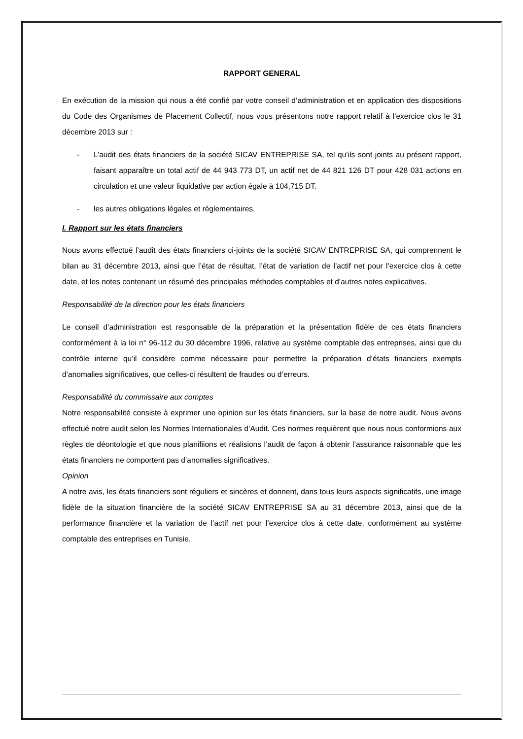RAPPORT GENERAL
En exécution de la mission qui nous a été confié par votre conseil d’administration et en application des dispositions du Code des Organismes de Placement Collectif, nous vous présentons notre rapport relatif à l’exercice clos le 31 décembre 2013 sur :
- L’audit des états financiers de la société SICAV ENTREPRISE SA, tel qu’ils sont joints au présent rapport, faisant apparaître un total actif de 44 943 773 DT, un actif net de 44 821 126 DT pour 428 031 actions en circulation et une valeur liquidative par action égale à 104,715 DT.
- les autres obligations légales et réglementaires.
I. Rapport sur les états financiers
Nous avons effectué l’audit des états financiers ci-joints de la société SICAV ENTREPRISE SA, qui comprennent le bilan au 31 décembre 2013, ainsi que l’état de résultat, l’état de variation de l’actif net pour l’exercice clos à cette date, et les notes contenant un résumé des principales méthodes comptables et d’autres notes explicatives.
Responsabilité de la direction pour les états financiers
Le conseil d’administration est responsable de la préparation et la présentation fidèle de ces états financiers conformément à la loi n° 96-112 du 30 décembre 1996, relative au système comptable des entreprises, ainsi que du contrôle interne qu’il considère comme nécessaire pour permettre la préparation d’états financiers exempts d’anomalies significatives, que celles-ci résultent de fraudes ou d’erreurs.
Responsabilité du commissaire aux comptes
Notre responsabilité consiste à exprimer une opinion sur les états financiers, sur la base de notre audit. Nous avons effectué notre audit selon les Normes Internationales d’Audit. Ces normes requièrent que nous nous conformions aux règles de déontologie et que nous planifiions et réalisions l’audit de façon à obtenir l’assurance raisonnable que les états financiers ne comportent pas d’anomalies significatives.
Opinion
A notre avis, les états financiers sont réguliers et sincères et donnent, dans tous leurs aspects significatifs, une image fidèle de la situation financière de la société SICAV ENTREPRISE SA au 31 décembre 2013, ainsi que de la performance financière et la variation de l’actif net pour l’exercice clos à cette date, conformément au système comptable des entreprises en Tunisie.